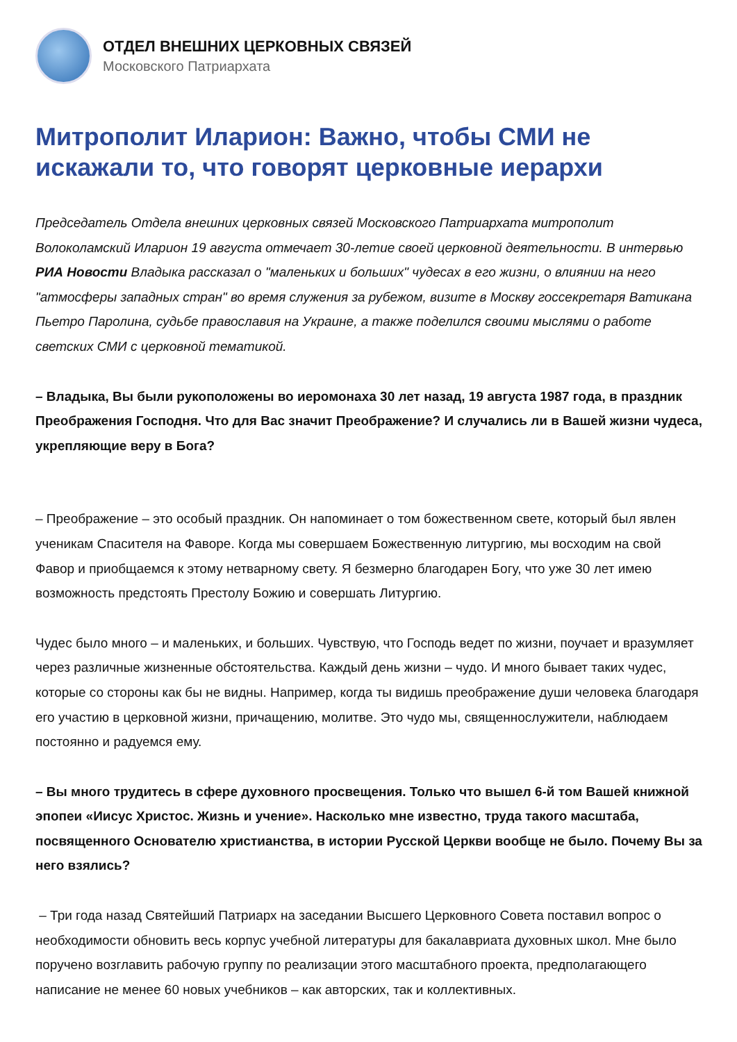ОТДЕЛ ВНЕШНИХ ЦЕРКОВНЫХ СВЯЗЕЙ
Московского Патриархата
Митрополит Иларион: Важно, чтобы СМИ не искажали то, что говорят церковные иерархи
Председатель Отдела внешних церковных связей Московского Патриархата митрополит Волоколамский Иларион 19 августа отмечает 30-летие своей церковной деятельности. В интервью РИА Новости Владыка рассказал о "маленьких и больших" чудесах в его жизни, о влиянии на него "атмосферы западных стран" во время служения за рубежом, визите в Москву госсекретаря Ватикана Пьетро Паролина, судьбе православия на Украине, а также поделился своими мыслями о работе светских СМИ с церковной тематикой.
– Владыка, Вы были рукоположены во иеромонаха 30 лет назад, 19 августа 1987 года, в праздник Преображения Господня. Что для Вас значит Преображение? И случались ли в Вашей жизни чудеса, укрепляющие веру в Бога?
– Преображение – это особый праздник. Он напоминает о том божественном свете, который был явлен ученикам Спасителя на Фаворе. Когда мы совершаем Божественную литургию, мы восходим на свой Фавор и приобщаемся к этому нетварному свету. Я безмерно благодарен Богу, что уже 30 лет имею возможность предстоять Престолу Божию и совершать Литургию.
Чудес было много – и маленьких, и больших. Чувствую, что Господь ведет по жизни, поучает и вразумляет через различные жизненные обстоятельства. Каждый день жизни – чудо. И много бывает таких чудес, которые со стороны как бы не видны. Например, когда ты видишь преображение души человека благодаря его участию в церковной жизни, причащению, молитве. Это чудо мы, священнослужители, наблюдаем постоянно и радуемся ему.
– Вы много трудитесь в сфере духовного просвещения. Только что вышел 6-й том Вашей книжной эпопеи «Иисус Христос. Жизнь и учение». Насколько мне известно, труда такого масштаба, посвященного Основателю христианства, в истории Русской Церкви вообще не было. Почему Вы за него взялись?
– Три года назад Святейший Патриарх на заседании Высшего Церковного Совета поставил вопрос о необходимости обновить весь корпус учебной литературы для бакалавриата духовных школ. Мне было поручено возглавить рабочую группу по реализации этого масштабного проекта, предполагающего написание не менее 60 новых учебников – как авторских, так и коллективных.